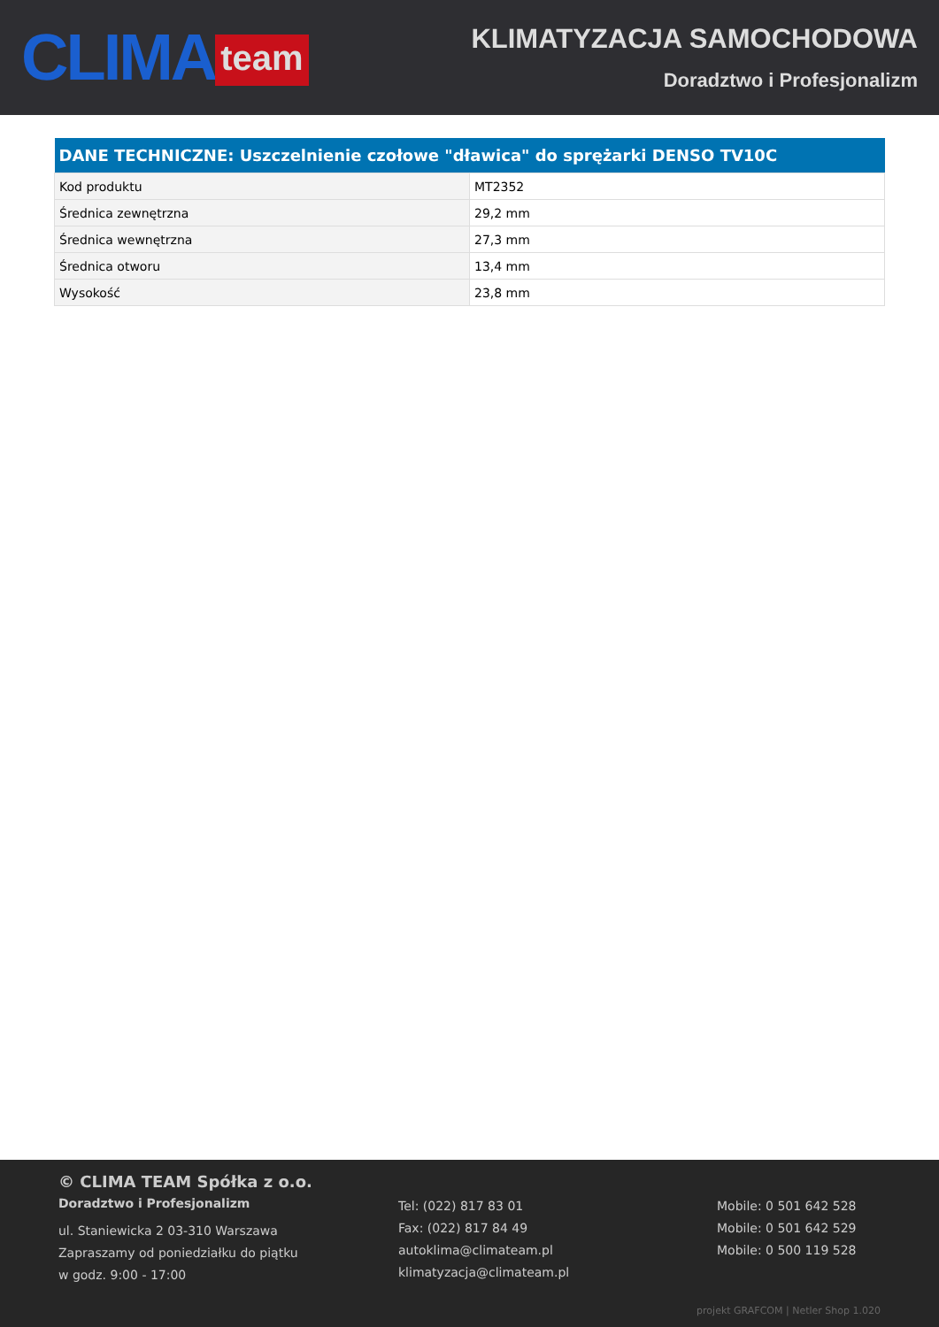CLIMA team
KLIMATYZACJA SAMOCHODOWA
Doradztwo i Profesjonalizm
| DANE TECHNICZNE: Uszczelnienie czołowe "dławica" do sprężarki DENSO TV10C | |
| --- | --- |
| Kod produktu | MT2352 |
| Średnica zewnętrzna | 29,2 mm |
| Średnica wewnętrzna | 27,3 mm |
| Średnica otworu | 13,4 mm |
| Wysokość | 23,8 mm |
© CLIMA TEAM Spółka z o.o.
Doradztwo i Profesjonalizm
ul. Staniewicka 2 03-310 Warszawa
Zapraszamy od poniedziałku do piątku
w godz. 9:00 - 17:00
Tel: (022) 817 83 01
Fax: (022) 817 84 49
autoklima@climateam.pl
klimatyzacja@climateam.pl
Mobile: 0 501 642 528
Mobile: 0 501 642 529
Mobile: 0 500 119 528
projekt GRAFCOM | Netler Shop 1.020